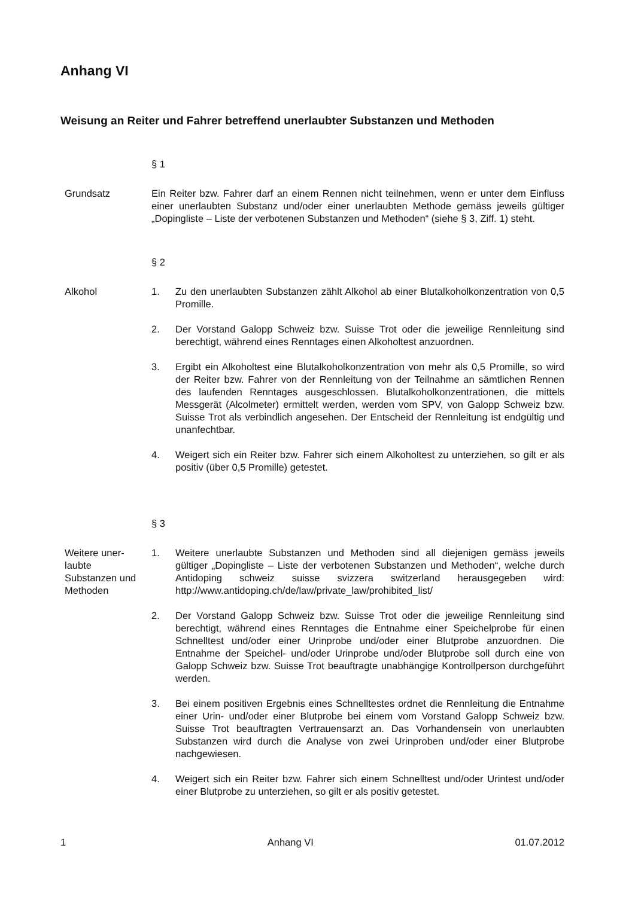Anhang VI
Weisung an Reiter und Fahrer betreffend unerlaubter Substanzen und Methoden
§ 1
Grundsatz Ein Reiter bzw. Fahrer darf an einem Rennen nicht teilnehmen, wenn er unter dem Einfluss einer unerlaubten Substanz und/oder einer unerlaubten Methode gemäss jeweils gültiger „Dopingliste – Liste der verbotenen Substanzen und Methoden“ (siehe § 3, Ziff. 1) steht.
§ 2
Alkohol 1. Zu den unerlaubten Substanzen zählt Alkohol ab einer Blutalkoholkonzentration von 0,5 Promille.
2. Der Vorstand Galopp Schweiz bzw. Suisse Trot oder die jeweilige Rennleitung sind berechtigt, während eines Renntages einen Alkoholtest anzuordnen.
3. Ergibt ein Alkoholtest eine Blutalkoholkonzentration von mehr als 0,5 Promille, so wird der Reiter bzw. Fahrer von der Rennleitung von der Teilnahme an sämtlichen Rennen des laufenden Renntages ausgeschlossen. Blutalkoholkonzentrationen, die mittels Messgerät (Alcolmeter) ermittelt werden, werden vom SPV, von Galopp Schweiz bzw. Suisse Trot als verbindlich angesehen. Der Entscheid der Rennleitung ist endgültig und unanfechtbar.
4. Weigert sich ein Reiter bzw. Fahrer sich einem Alkoholtest zu unterziehen, so gilt er als positiv (über 0,5 Promille) getestet.
§ 3
Weitere uner-
laubte
Substanzen und
Methoden
1. Weitere unerlaubte Substanzen und Methoden sind all diejenigen gemäss jeweils gültiger „Dopingliste – Liste der verbotenen Substanzen und Methoden“, welche durch Antidoping schweiz suisse svizzera switzerland herausgegeben wird: http://www.antidoping.ch/de/law/private_law/prohibited_list/
2. Der Vorstand Galopp Schweiz bzw. Suisse Trot oder die jeweilige Rennleitung sind berechtigt, während eines Renntages die Entnahme einer Speichelprobe für einen Schnelltest und/oder einer Urinprobe und/oder einer Blutprobe anzuordnen. Die Entnahme der Speichel- und/oder Urinprobe und/oder Blutprobe soll durch eine von Galopp Schweiz bzw. Suisse Trot beauftragte unabhängige Kontrollperson durchgeführt werden.
3. Bei einem positiven Ergebnis eines Schnelltestes ordnet die Rennleitung die Entnahme einer Urin- und/oder einer Blutprobe bei einem vom Vorstand Galopp Schweiz bzw. Suisse Trot beauftragten Vertrauensarzt an. Das Vorhandensein von unerlaubten Substanzen wird durch die Analyse von zwei Urinproben und/oder einer Blutprobe nachgewiesen.
4. Weigert sich ein Reiter bzw. Fahrer sich einem Schnelltest und/oder Urintest und/oder einer Blutprobe zu unterziehen, so gilt er als positiv getestet.
1 Anhang VI 01.07.2012